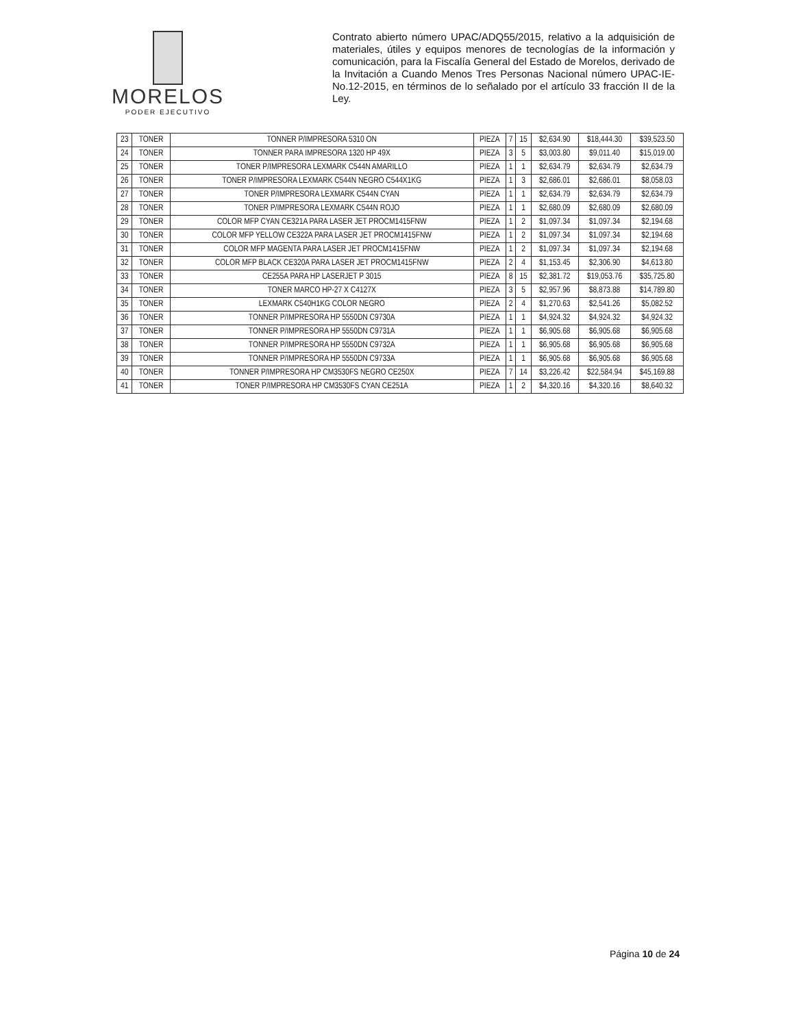MORELOS
PODER EJECUTIVO
Contrato abierto número UPAC/ADQ55/2015, relativo a la adquisición de materiales, útiles y equipos menores de tecnologías de la información y comunicación, para la Fiscalía General del Estado de Morelos, derivado de la Invitación a Cuando Menos Tres Personas Nacional número UPAC-IE-No.12-2015, en términos de lo señalado por el artículo 33 fracción II de la Ley.
| 23 | TONER | TONNER P/IMPRESORA 5310 ON | PIEZA | 7 | 15 | $2,634.90 | $18,444.30 | $39,523.50 |
| 24 | TONER | TONNER PARA IMPRESORA 1320 HP 49X | PIEZA | 3 | 5 | $3,003.80 | $9,011.40 | $15,019.00 |
| 25 | TONER | TONER P/IMPRESORA LEXMARK C544N AMARILLO | PIEZA | 1 | 1 | $2,634.79 | $2,634.79 | $2,634.79 |
| 26 | TONER | TONER P/IMPRESORA LEXMARK C544N NEGRO C544X1KG | PIEZA | 1 | 3 | $2,686.01 | $2,686.01 | $8,058.03 |
| 27 | TONER | TONER P/IMPRESORA LEXMARK C544N CYAN | PIEZA | 1 | 1 | $2,634.79 | $2,634.79 | $2,634.79 |
| 28 | TONER | TONER P/IMPRESORA LEXMARK C544N ROJO | PIEZA | 1 | 1 | $2,680.09 | $2,680.09 | $2,680.09 |
| 29 | TONER | COLOR MFP CYAN CE321A PARA LASER JET PROCM1415FNW | PIEZA | 1 | 2 | $1,097.34 | $1,097.34 | $2,194.68 |
| 30 | TONER | COLOR MFP YELLOW CE322A PARA LASER JET PROCM1415FNW | PIEZA | 1 | 2 | $1,097.34 | $1,097.34 | $2,194.68 |
| 31 | TONER | COLOR MFP MAGENTA PARA LASER JET PROCM1415FNW | PIEZA | 1 | 2 | $1,097.34 | $1,097.34 | $2,194.68 |
| 32 | TONER | COLOR MFP BLACK CE320A PARA LASER JET PROCM1415FNW | PIEZA | 2 | 4 | $1,153.45 | $2,306.90 | $4,613.80 |
| 33 | TONER | CE255A PARA HP LASERJET P 3015 | PIEZA | 8 | 15 | $2,381.72 | $19,053.76 | $35,725.80 |
| 34 | TONER | TONER MARCO HP-27 X C4127X | PIEZA | 3 | 5 | $2,957.96 | $8,873.88 | $14,789.80 |
| 35 | TONER | LEXMARK C540H1KG COLOR NEGRO | PIEZA | 2 | 4 | $1,270.63 | $2,541.26 | $5,082.52 |
| 36 | TONER | TONNER P/IMPRESORA HP 5550DN C9730A | PIEZA | 1 | 1 | $4,924.32 | $4,924.32 | $4,924.32 |
| 37 | TONER | TONNER P/IMPRESORA HP 5550DN C9731A | PIEZA | 1 | 1 | $6,905.68 | $6,905.68 | $6,905.68 |
| 38 | TONER | TONNER P/IMPRESORA HP 5550DN C9732A | PIEZA | 1 | 1 | $6,905.68 | $6,905.68 | $6,905.68 |
| 39 | TONER | TONNER P/IMPRESORA HP 5550DN C9733A | PIEZA | 1 | 1 | $6,905.68 | $6,905.68 | $6,905.68 |
| 40 | TONER | TONNER P/IMPRESORA HP CM3530FS NEGRO CE250X | PIEZA | 7 | 14 | $3,226.42 | $22,584.94 | $45,169.88 |
| 41 | TONER | TONER P/IMPRESORA HP CM3530FS CYAN CE251A | PIEZA | 1 | 2 | $4,320.16 | $4,320.16 | $8,640.32 |
Página 10 de 24